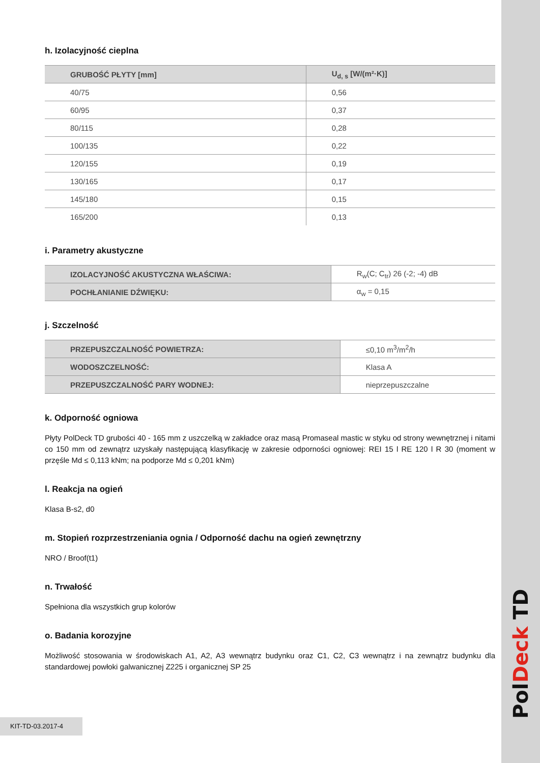Pol Deck TD
h. Izolacyjność cieplna
| GRUBOŚĆ PŁYTY [mm] | U<sub>d, s</sub> [W/(m²·K)] |
| --- | --- |
| 40/75 | 0,56 |
| 60/95 | 0,37 |
| 80/115 | 0,28 |
| 100/135 | 0,22 |
| 120/155 | 0,19 |
| 130/165 | 0,17 |
| 145/180 | 0,15 |
| 165/200 | 0,13 |
i. Parametry akustyczne
| IZOLACYJNOŚĆ AKUSTYCZNA WŁAŚCIWA: | R<sub>w</sub>(C; C<sub>tr</sub>) 26 (-2; -4) dB |
| POCHŁANIANIE DŹWIĘKU: | α<sub>w</sub> = 0,15 |
j. Szczelność
| PRZEPUSZCZALNOŚĆ POWIETRZA: | ≤0,10 m<sup>3</sup>/m<sup>2</sup>/h |
| WODOSZCZELNOŚĆ: | Klasa A |
| PRZEPUSZCZALNOŚĆ PARY WODNEJ: | nieprzepuszczalne |
k. Odporność ogniowa
Płyty PolDeck TD grubości 40 - 165 mm z uszczelką w zakładce oraz masą Promaseal mastic w styku od strony wewnętrznej i nitami co 150 mm od zewnątrz uzyskały następującą klasyfikację w zakresie odporności ogniowej: REI 15 l RE 120 l R 30 (moment w przęśle Md ≤ 0,113 kNm; na podporze Md ≤ 0,201 kNm)
l. Reakcja na ogień
Klasa B-s2, d0
m. Stopień rozprzestrzeniania ognia / Odporność dachu na ogień zewnętrzny
NRO / Broof(t1)
n. Trwałość
Spełniona dla wszystkich grup kolorów
o. Badania korozyjne
Możliwość stosowania w środowiskach A1, A2, A3 wewnątrz budynku oraz C1, C2, C3 wewnątrz i na zewnątrz budynku dla standardowej powłoki galwanicznej Z225 i organicznej SP 25
KIT-TD-03.2017-4